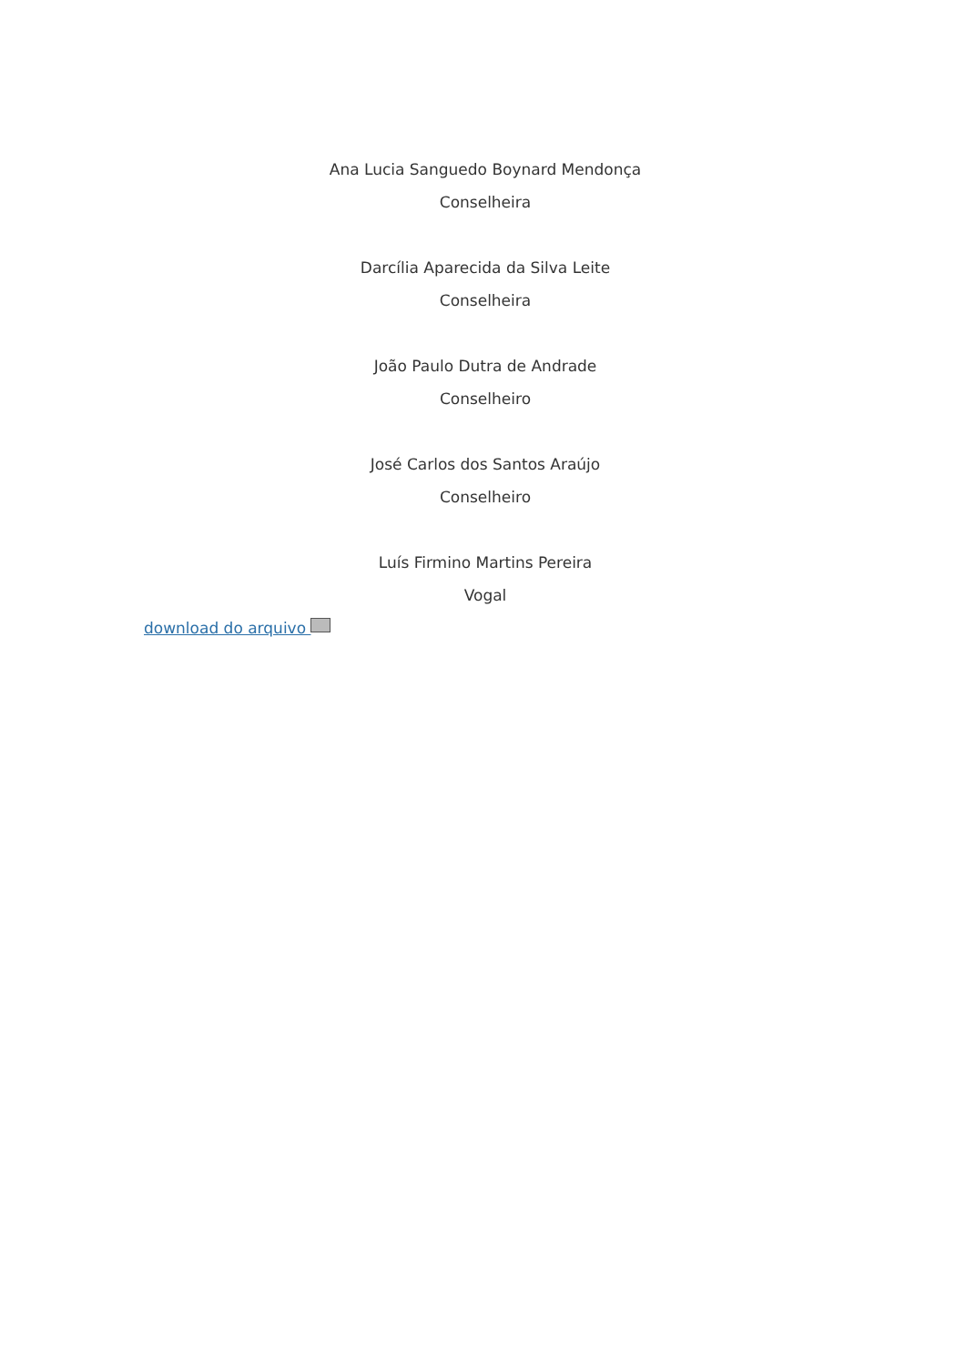Ana Lucia Sanguedo Boynard Mendonça
Conselheira
Darcília Aparecida da Silva Leite
Conselheira
João Paulo Dutra de Andrade
Conselheiro
José Carlos dos Santos Araújo
Conselheiro
Luís Firmino Martins Pereira
Vogal
download do arquivo